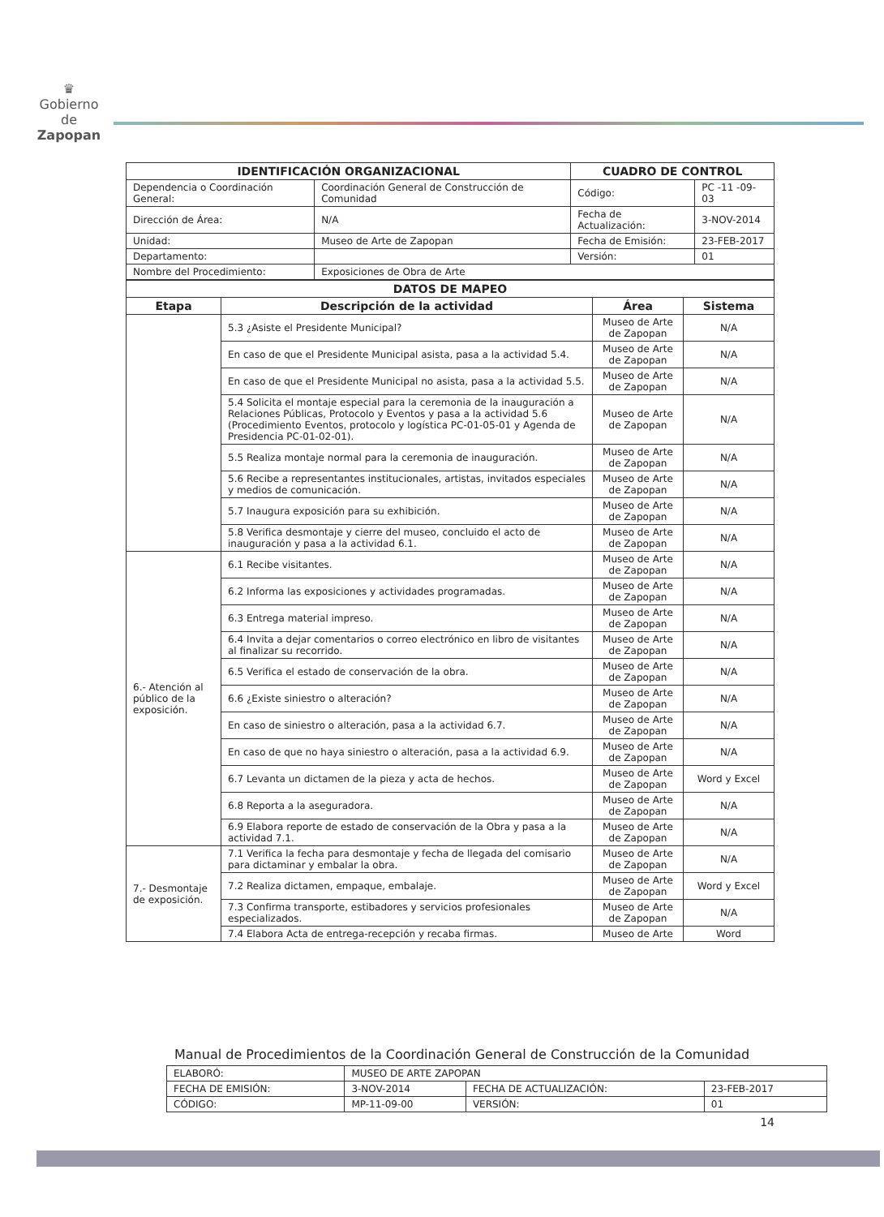♛
Gobierno de
Zapopan
| IDENTIFICACIÓN ORGANIZACIONAL | | CUADRO DE CONTROL | |
| --- | --- | --- | --- |
| Dependencia o Coordinación General: | Coordinación General de Construcción de Comunidad | Código: | PC -11 -09- 03 |
| Dirección de Área: | N/A | Fecha de Actualización: | 3-NOV-2014 |
| Unidad: | Museo de Arte de Zapopan | Fecha de Emisión: | 23-FEB-2017 |
| Departamento: | | Versión: | 01 |
| Nombre del Procedimiento: | Exposiciones de Obra de Arte | | |
| DATOS DE MAPEO | | | |
| --- | --- | --- | --- |
| Etapa | Descripción de la actividad | Área | Sistema |
| | 5.3 ¿Asiste el Presidente Municipal? | Museo de Arte de Zapopan | N/A |
| | En caso de que el Presidente Municipal asista, pasa a la actividad 5.4. | Museo de Arte de Zapopan | N/A |
| | En caso de que el Presidente Municipal no asista, pasa a la actividad 5.5. | Museo de Arte de Zapopan | N/A |
| | 5.4 Solicita el montaje especial para la ceremonia de la inauguración a Relaciones Públicas, Protocolo y Eventos y pasa a la actividad 5.6 (Procedimiento Eventos, protocolo y logística PC-01-05-01 y Agenda de Presidencia PC-01-02-01). | Museo de Arte de Zapopan | N/A |
| | 5.5 Realiza montaje normal para la ceremonia de inauguración. | Museo de Arte de Zapopan | N/A |
| | 5.6 Recibe a representantes institucionales, artistas, invitados especiales y medios de comunicación. | Museo de Arte de Zapopan | N/A |
| | 5.7 Inaugura exposición para su exhibición. | Museo de Arte de Zapopan | N/A |
| | 5.8 Verifica desmontaje y cierre del museo, concluido el acto de inauguración y pasa a la actividad 6.1. | Museo de Arte de Zapopan | N/A |
| 6.- Atención al público de la exposición. | 6.1 Recibe visitantes. | Museo de Arte de Zapopan | N/A |
| | 6.2 Informa las exposiciones y actividades programadas. | Museo de Arte de Zapopan | N/A |
| | 6.3 Entrega material impreso. | Museo de Arte de Zapopan | N/A |
| | 6.4 Invita a dejar comentarios o correo electrónico en libro de visitantes al finalizar su recorrido. | Museo de Arte de Zapopan | N/A |
| | 6.5 Verifica el estado de conservación de la obra. | Museo de Arte de Zapopan | N/A |
| | 6.6 ¿Existe siniestro o alteración? | Museo de Arte de Zapopan | N/A |
| | En caso de siniestro o alteración, pasa a la actividad 6.7. | Museo de Arte de Zapopan | N/A |
| | En caso de que no haya siniestro o alteración, pasa a la actividad 6.9. | Museo de Arte de Zapopan | N/A |
| | 6.7 Levanta un dictamen de la pieza y acta de hechos. | Museo de Arte de Zapopan | Word y Excel |
| | 6.8 Reporta a la aseguradora. | Museo de Arte de Zapopan | N/A |
| | 6.9 Elabora reporte de estado de conservación de la Obra y pasa a la actividad 7.1. | Museo de Arte de Zapopan | N/A |
| 7.- Desmontaje de exposición. | 7.1 Verifica la fecha para desmontaje y fecha de llegada del comisario para dictaminar y embalar la obra. | Museo de Arte de Zapopan | N/A |
| | 7.2 Realiza dictamen, empaque, embalaje. | Museo de Arte de Zapopan | Word y Excel |
| | 7.3 Confirma transporte, estibadores y servicios profesionales especializados. | Museo de Arte de Zapopan | N/A |
| | 7.4 Elabora Acta de entrega-recepción y recaba firmas. | Museo de Arte | Word |
Manual de Procedimientos de la Coordinación General de Construcción de la Comunidad
| ELABORÓ: | MUSEO DE ARTE ZAPOPAN | | |
| FECHA DE EMISIÓN: | 3-NOV-2014 | FECHA DE ACTUALIZACIÓN: | 23-FEB-2017 |
| CÓDIGO: | MP-11-09-00 | VERSIÓN: | 01 |
14